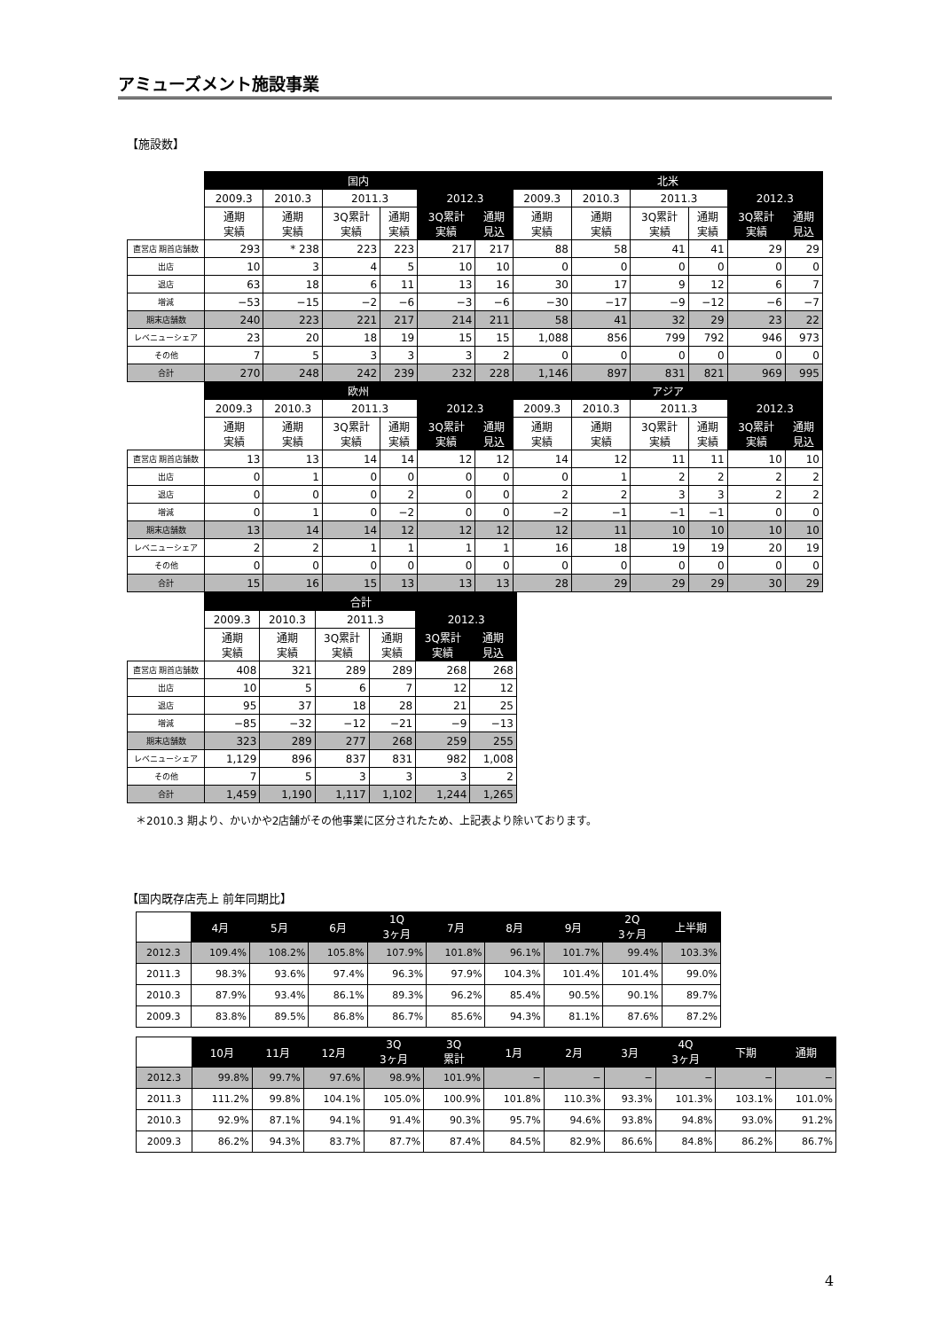アミューズメント施設事業
【施設数】
| | 国内 | | | | | | 北米 | | | | | |
| | 2009.3 | 2010.3 | 2011.3 | | 2012.3 | | 2009.3 | 2010.3 | 2011.3 | | 2012.3 | |
| | 通期 実績 | 通期 実績 | 3Q累計 実績 | 通期 実績 | 3Q累計 実績 | 通期 見込 | 通期 実績 | 通期 実績 | 3Q累計 実績 | 通期 実績 | 3Q累計 実績 | 通期 見込 |
| 直営店 期首店舗数 | 293 | * 238 | 223 | 223 | 217 | 217 | 88 | 58 | 41 | 41 | 29 | 29 |
| 出店 | 10 | 3 | 4 | 5 | 10 | 10 | 0 | 0 | 0 | 0 | 0 | 0 |
| 退店 | 63 | 18 | 6 | 11 | 13 | 16 | 30 | 17 | 9 | 12 | 6 | 7 |
| 増減 | −53 | −15 | −2 | −6 | −3 | −6 | −30 | −17 | −9 | −12 | −6 | −7 |
| 期末店舗数 | 240 | 223 | 221 | 217 | 214 | 211 | 58 | 41 | 32 | 29 | 23 | 22 |
| レベニューシェア | 23 | 20 | 18 | 19 | 15 | 15 | 1,088 | 856 | 799 | 792 | 946 | 973 |
| その他 | 7 | 5 | 3 | 3 | 3 | 2 | 0 | 0 | 0 | 0 | 0 | 0 |
| 合計 | 270 | 248 | 242 | 239 | 232 | 228 | 1,146 | 897 | 831 | 821 | 969 | 995 |
| | 欧州 | | | | | | アジア | | | | | |
| | 2009.3 | 2010.3 | 2011.3 | | 2012.3 | | 2009.3 | 2010.3 | 2011.3 | | 2012.3 | |
| | 通期 実績 | 通期 実績 | 3Q累計 実績 | 通期 実績 | 3Q累計 実績 | 通期 見込 | 通期 実績 | 通期 実績 | 3Q累計 実績 | 通期 実績 | 3Q累計 実績 | 通期 見込 |
| 直営店 期首店舗数 | 13 | 13 | 14 | 14 | 12 | 12 | 14 | 12 | 11 | 11 | 10 | 10 |
| 出店 | 0 | 1 | 0 | 0 | 0 | 0 | 0 | 1 | 2 | 2 | 2 | 2 |
| 退店 | 0 | 0 | 0 | 2 | 0 | 0 | 2 | 2 | 3 | 3 | 2 | 2 |
| 増減 | 0 | 1 | 0 | −2 | 0 | 0 | −2 | −1 | −1 | −1 | 0 | 0 |
| 期末店舗数 | 13 | 14 | 14 | 12 | 12 | 12 | 12 | 11 | 10 | 10 | 10 | 10 |
| レベニューシェア | 2 | 2 | 1 | 1 | 1 | 1 | 16 | 18 | 19 | 19 | 20 | 19 |
| その他 | 0 | 0 | 0 | 0 | 0 | 0 | 0 | 0 | 0 | 0 | 0 | 0 |
| 合計 | 15 | 16 | 15 | 13 | 13 | 13 | 28 | 29 | 29 | 29 | 30 | 29 |
| | 合計 | | | | | |
| | 2009.3 | 2010.3 | 2011.3 | | 2012.3 | |
| | 通期 実績 | 通期 実績 | 3Q累計 実績 | 通期 実績 | 3Q累計 実績 | 通期 見込 |
| 直営店 期首店舗数 | 408 | 321 | 289 | 289 | 268 | 268 |
| 出店 | 10 | 5 | 6 | 7 | 12 | 12 |
| 退店 | 95 | 37 | 18 | 28 | 21 | 25 |
| 増減 | −85 | −32 | −12 | −21 | −9 | −13 |
| 期末店舗数 | 323 | 289 | 277 | 268 | 259 | 255 |
| レベニューシェア | 1,129 | 896 | 837 | 831 | 982 | 1,008 |
| その他 | 7 | 5 | 3 | 3 | 3 | 2 |
| 合計 | 1,459 | 1,190 | 1,117 | 1,102 | 1,244 | 1,265 |
＊2010.3 期より、かいかや2店舗がその他事業に区分されたため、上記表より除いております。
【国内既存店売上 前年同期比】
| | 4月 | 5月 | 6月 | 1Q 3ヶ月 | 7月 | 8月 | 9月 | 2Q 3ヶ月 | 上半期 |
| 2012.3 | 109.4% | 108.2% | 105.8% | 107.9% | 101.8% | 96.1% | 101.7% | 99.4% | 103.3% |
| 2011.3 | 98.3% | 93.6% | 97.4% | 96.3% | 97.9% | 104.3% | 101.4% | 101.4% | 99.0% |
| 2010.3 | 87.9% | 93.4% | 86.1% | 89.3% | 96.2% | 85.4% | 90.5% | 90.1% | 89.7% |
| 2009.3 | 83.8% | 89.5% | 86.8% | 86.7% | 85.6% | 94.3% | 81.1% | 87.6% | 87.2% |
| | 10月 | 11月 | 12月 | 3Q 3ヶ月 | 3Q 累計 | 1月 | 2月 | 3月 | 4Q 3ヶ月 | 下期 | 通期 |
| 2012.3 | 99.8% | 99.7% | 97.6% | 98.9% | 101.9% | − | − | − | − | − | − |
| 2011.3 | 111.2% | 99.8% | 104.1% | 105.0% | 100.9% | 101.8% | 110.3% | 93.3% | 101.3% | 103.1% | 101.0% |
| 2010.3 | 92.9% | 87.1% | 94.1% | 91.4% | 90.3% | 95.7% | 94.6% | 93.8% | 94.8% | 93.0% | 91.2% |
| 2009.3 | 86.2% | 94.3% | 83.7% | 87.7% | 87.4% | 84.5% | 82.9% | 86.6% | 84.8% | 86.2% | 86.7% |
4